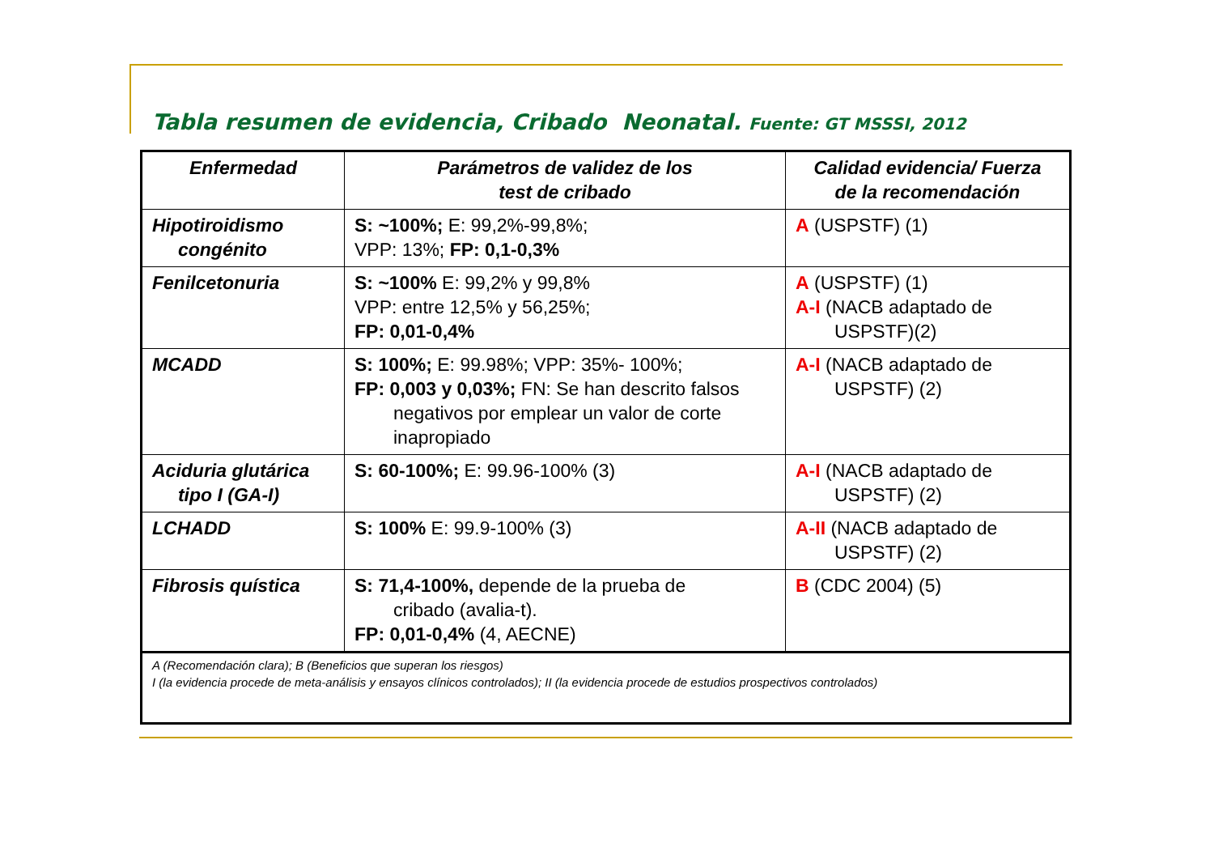Tabla resumen de evidencia, Cribado Neonatal. Fuente: GT MSSSI, 2012
| Enfermedad | Parámetros de validez de los test de cribado | Calidad evidencia/ Fuerza de la recomendación |
| --- | --- | --- |
| Hipotiroidismo congénito | S: ~100%; E: 99,2%-99,8%; VPP: 13%; FP: 0,1-0,3% | A (USPSTF) (1) |
| Fenilcetonuria | S: ~100% E: 99,2% y 99,8% VPP: entre 12,5% y 56,25%; FP: 0,01-0,4% | A (USPSTF) (1) A-I (NACB adaptado de USPSTF)(2) |
| MCADD | S: 100%; E: 99.98%; VPP: 35%- 100%; FP: 0,003 y 0,03%; FN: Se han descrito falsos negativos por emplear un valor de corte inapropiado | A-I (NACB adaptado de USPSTF) (2) |
| Aciduria glutárica tipo I (GA-I) | S: 60-100%; E: 99.96-100% (3) | A-I (NACB adaptado de USPSTF) (2) |
| LCHADD | S: 100% E: 99.9-100% (3) | A-II (NACB adaptado de USPSTF) (2) |
| Fibrosis quística | S: 71,4-100%, depende de la prueba de cribado (avalia-t). FP: 0,01-0,4% (4, AECNE) | B (CDC 2004) (5) |
| A (Recomendación clara); B (Beneficios que superan los riesgos) I (la evidencia procede de meta-análisis y ensayos clínicos controlados); II (la evidencia procede de estudios prospectivos controlados) | | |